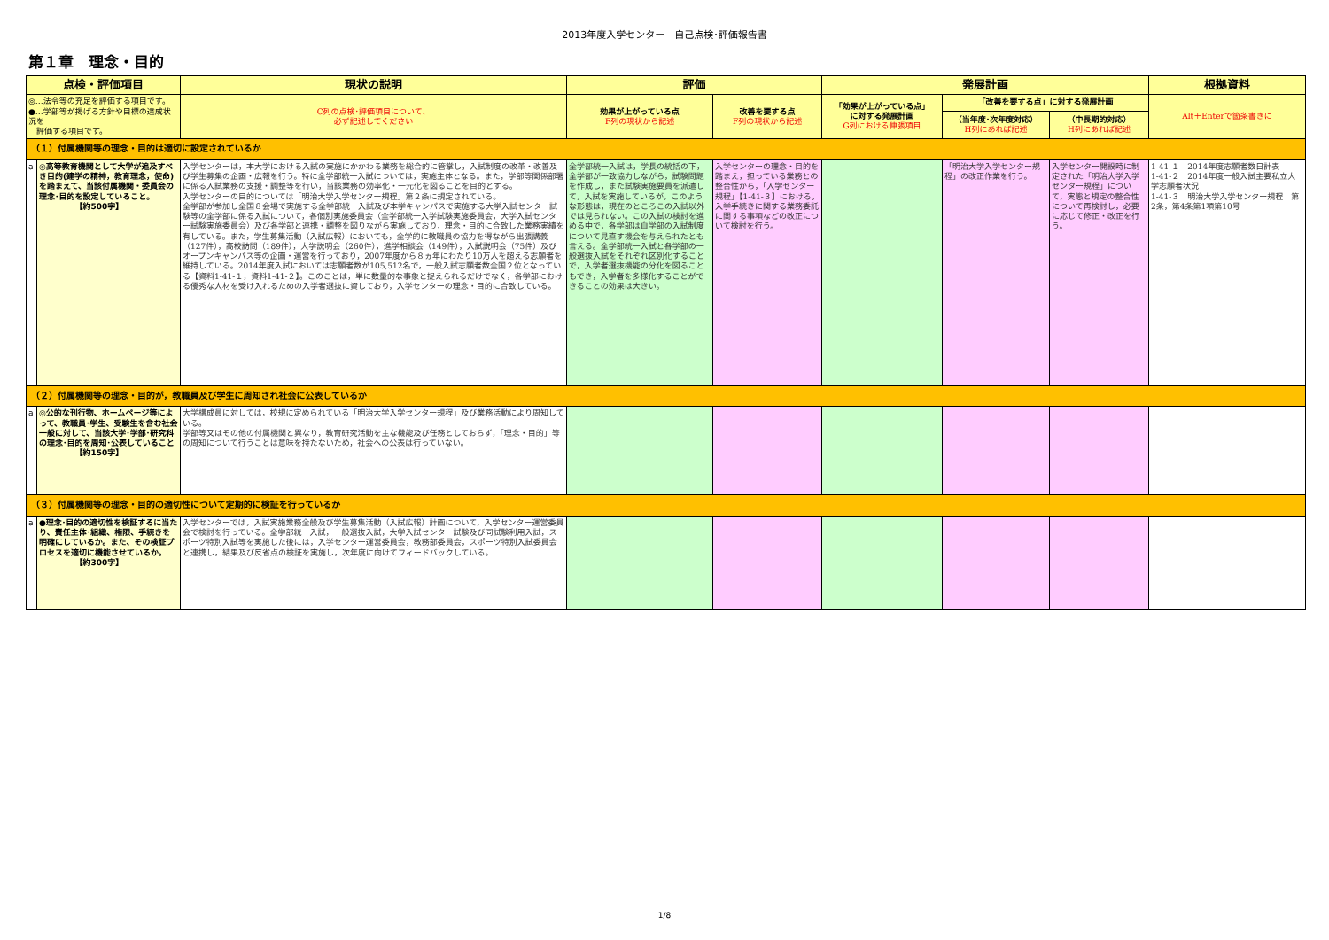2013年度入学センター　自己点検･評価報告書
第１章　理念・目的
| 点検・評価項目 | | 現状の説明 | 評価 | | 発展計画 | | | 根拠資料 |
| --- | --- | --- | --- | --- | --- | --- | --- | --- |
| ◎…法令等の充足を評価する項目です。 ●…学部等が掲げる方針や目標の達成状況を 評価する項目です。 | | C列の点検･評価項目について、 必ず記述してください | 効果が上がっている点 F列の現状から記述 | 改善を要する点 F列の現状から記述 | 「効果が上がっている点」 に対する発展計画 G列における伸張項目 | 「改善を要する点」に対する発展計画 | | Alt＋Enterで箇条書きに |
| | | | | | | （当年度･次年度対応） H列にあれば記述 | （中長期的対応） H列にあれば記述 | |
| （１）付属機関等の理念・目的は適切に設定されているか | | | | | | | | |
| a | ◎高等教育機関として大学が追及すべき目的(建学の精神，教育理念，使命)を踏まえて、当該付属機関・委員会の理念･目的を設定していること。 【約500字】 | 入学センターは，本大学における入試の実施にかかわる業務を総合的に管掌し，入試制度の改革・改善及び学生募集の企画・広報を行う。特に全学部統一入試については，実施主体となる。また，学部等関係部署に係る入試業務の支援・調整等を行い，当該業務の効率化・一元化を図ることを目的とする。 入学センターの目的については「明治大学入学センター規程」第２条に規定されている。 全学部が参加し全国８会場で実施する全学部統一入試及び本学キャンパスで実施する大学入試センター試験等の全学部に係る入試について，各個別実施委員会（全学部統一入学試験実施委員会，大学入試センター試験実施委員会）及び各学部と連携・調整を図りながら実施しており，理念・目的に合致した業務実績を有している。また，学生募集活動（入試広報）においても，全学的に教職員の協力を得ながら出張講義（127件），高校訪問（189件），大学説明会（260件），進学相談会（149件），入試説明会（75件）及びオープンキャンパス等の企画・運営を行っており，2007年度から８ヵ年にわたり10万人を超える志願者を維持している。2014年度入試においては志願者数が105,512名で，一般入試志願者数全国２位となっている【資料1-41-１，資料1-41-２】。このことは，単に数量的な事象と捉えられるだけでなく，各学部における優秀な人材を受け入れるための入学者選抜に資しており，入学センターの理念・目的に合致している。 | 全学部統一入試は，学長の統括の下，全学部が一致協力しながら，試験問題を作成し，また試験実施要員を派遣して，入試を実施しているが，このような形態は，現在のところこの入試以外では見られない。この入試の検討を進める中で，各学部は自学部の入試制度について見直す機会を与えられたとも言える。全学部統一入試と各学部の一般選抜入試をそれぞれ区別化することで，入学者選抜機能の分化を図ることもでき，入学者を多様化することができることの効果は大きい。 | 入学センターの理念・目的を踏まえ，担っている業務との整合性から，「入学センター規程」【1-41-３】における，入学手続きに関する業務委託に関する事項などの改正について検討を行う。 | | 「明治大学入学センター規程」の改正作業を行う。 | 入学センター開設時に制定された「明治大学入学センター規程」について，実態と規定の整合性について再検討し，必要に応じて修正・改正を行う。 | 1-41-１ 2014年度志願者数日計表 1-41-２ 2014年度一般入試主要私立大学志願者状況 1-41-３ 明治大学入学センター規程 第2条，第4条第1項第10号 |
| （２）付属機関等の理念・目的が，教職員及び学生に周知され社会に公表しているか | | | | | | | | |
| a | ◎公的な刊行物、ホームページ等によって、教職員･学生、受験生を含む社会一般に対して、当該大学･学部･研究科の理念･目的を周知･公表していること 【約150字】 | 大学構成員に対しては，校規に定められている「明治大学入学センター規程」及び業務活動により周知している。 学部等又はその他の付属機関と異なり，教育研究活動を主な機能及び任務としておらず，「理念・目的」等の周知について行うことは意味を持たないため，社会への公表は行っていない。 | | | | | | |
| （３）付属機関等の理念・目的の適切性について定期的に検証を行っているか | | | | | | | | |
| a | ●理念･目的の適切性を検証するに当たり、責任主体･組織、権限、手続きを明確にしているか。また、その検証プロセスを適切に機能させているか。 【約300字】 | 入学センターでは，入試実施業務全般及び学生募集活動（入試広報）計画について，入学センター運営委員会で検討を行っている。全学部統一入試，一般選抜入試，大学入試センター試験及び同試験利用入試，スポーツ特別入試等を実施した後には，入学センター運営委員会，教務部委員会，スポーツ特別入試委員会と連携し，結果及び反省点の検証を実施し，次年度に向けてフィードバックしている。 | | | | | | |
1/8